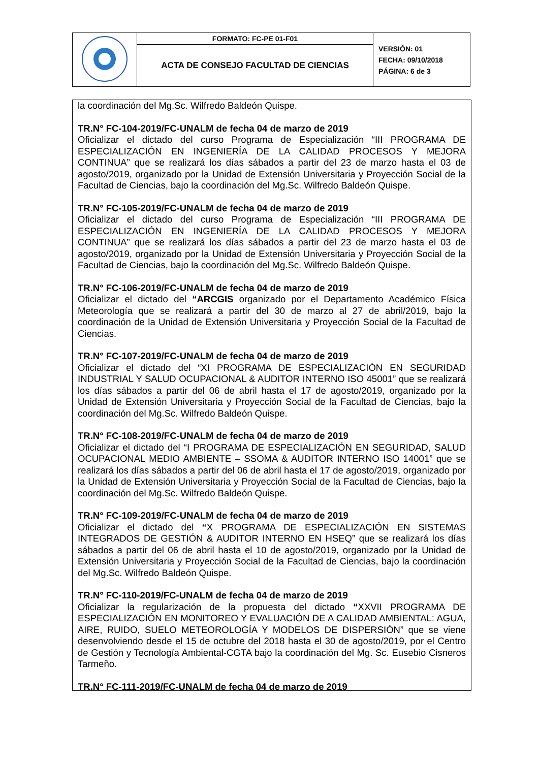| | FORMATO: FC-PE 01-F01 | VERSIÓN: 01 FECHA: 09/10/2018 PÁGINA: 6 de 3 |
| | ACTA DE CONSEJO FACULTAD DE CIENCIAS | |
la coordinación del Mg.Sc. Wilfredo Baldeón Quispe.
TR.N° FC-104-2019/FC-UNALM de fecha 04 de marzo de 2019
Oficializar el dictado del curso Programa de Especialización “III PROGRAMA DE ESPECIALIZACIÓN EN INGENIERÍA DE LA CALIDAD PROCESOS Y MEJORA CONTINUA” que se realizará los días sábados a partir del 23 de marzo hasta el 03 de agosto/2019, organizado por la Unidad de Extensión Universitaria y Proyección Social de la Facultad de Ciencias, bajo la coordinación del Mg.Sc. Wilfredo Baldeón Quispe.
TR.N° FC-105-2019/FC-UNALM de fecha 04 de marzo de 2019
Oficializar el dictado del curso Programa de Especialización “III PROGRAMA DE ESPECIALIZACIÓN EN INGENIERÍA DE LA CALIDAD PROCESOS Y MEJORA CONTINUA” que se realizará los días sábados a partir del 23 de marzo hasta el 03 de agosto/2019, organizado por la Unidad de Extensión Universitaria y Proyección Social de la Facultad de Ciencias, bajo la coordinación del Mg.Sc. Wilfredo Baldeón Quispe.
TR.N° FC-106-2019/FC-UNALM de fecha 04 de marzo de 2019
Oficializar el dictado del “ARCGIS organizado por el Departamento Académico Física Meteorología que se realizará a partir del 30 de marzo al 27 de abril/2019, bajo la coordinación de la Unidad de Extensión Universitaria y Proyección Social de la Facultad de Ciencias.
TR.N° FC-107-2019/FC-UNALM de fecha 04 de marzo de 2019
Oficializar el dictado del “XI PROGRAMA DE ESPECIALIZACIÓN EN SEGURIDAD INDUSTRIAL Y SALUD OCUPACIONAL & AUDITOR INTERNO ISO 45001” que se realizará los días sábados a partir del 06 de abril hasta el 17 de agosto/2019, organizado por la Unidad de Extensión Universitaria y Proyección Social de la Facultad de Ciencias, bajo la coordinación del Mg.Sc. Wilfredo Baldeón Quispe.
TR.N° FC-108-2019/FC-UNALM de fecha 04 de marzo de 2019
Oficializar el dictado del “I PROGRAMA DE ESPECIALIZACIÓN EN SEGURIDAD, SALUD OCUPACIONAL MEDIO AMBIENTE – SSOMA & AUDITOR INTERNO ISO 14001” que se realizará los días sábados a partir del 06 de abril hasta el 17 de agosto/2019, organizado por la Unidad de Extensión Universitaria y Proyección Social de la Facultad de Ciencias, bajo la coordinación del Mg.Sc. Wilfredo Baldeón Quispe.
TR.N° FC-109-2019/FC-UNALM de fecha 04 de marzo de 2019
Oficializar el dictado del “X PROGRAMA DE ESPECIALIZACIÓN EN SISTEMAS INTEGRADOS DE GESTIÓN & AUDITOR INTERNO EN HSEQ” que se realizará los días sábados a partir del 06 de abril hasta el 10 de agosto/2019, organizado por la Unidad de Extensión Universitaria y Proyección Social de la Facultad de Ciencias, bajo la coordinación del Mg.Sc. Wilfredo Baldeón Quispe.
TR.N° FC-110-2019/FC-UNALM de fecha 04 de marzo de 2019
Oficializar la regularización de la propuesta del dictado “XXVII PROGRAMA DE ESPECIALIZACIÓN EN MONITOREO Y EVALUACIÓN DE A CALIDAD AMBIENTAL: AGUA, AIRE, RUIDO, SUELO METEOROLOGÍA Y MODELOS DE DISPERSIÓN” que se viene desenvolviendo desde el 15 de octubre del 2018 hasta el 30 de agosto/2019, por el Centro de Gestión y Tecnología Ambiental-CGTA bajo la coordinación del Mg. Sc. Eusebio Cisneros Tarmeño.
TR.N° FC-111-2019/FC-UNALM de fecha 04 de marzo de 2019